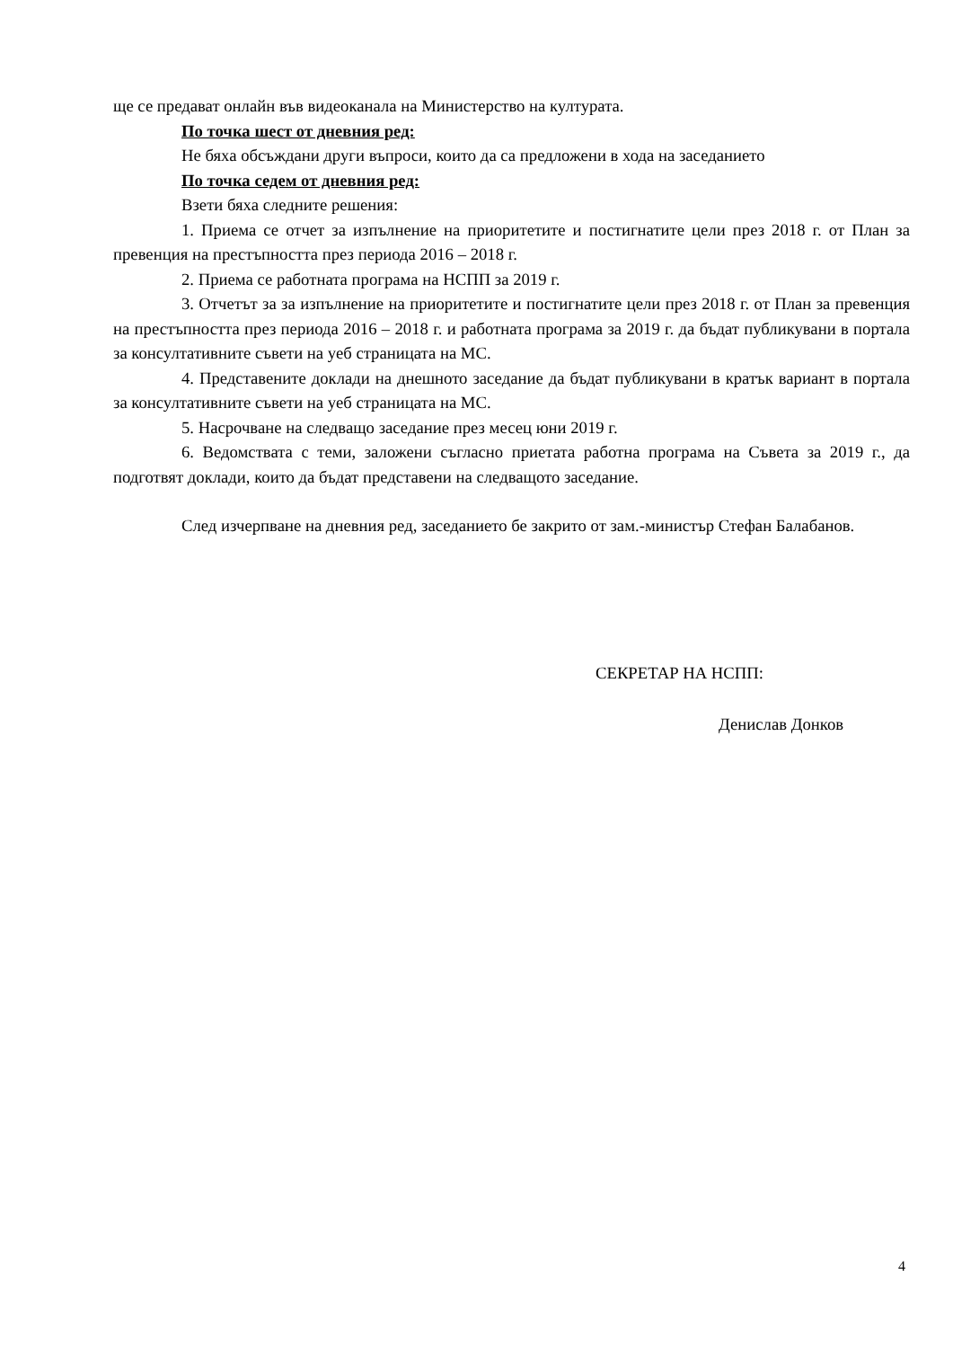ще се предават онлайн във видеоканала на Министерство на културата.
По точка шест от дневния ред:
Не бяха обсъждани други въпроси, които да са предложени в хода на заседанието
По точка седем от дневния ред:
Взети бяха следните решения:
1. Приема се отчет за изпълнение на приоритетите и постигнатите цели през 2018 г. от План за превенция на престъпността през периода 2016 – 2018 г.
2. Приема се работната програма на НСПП за 2019 г.
3. Отчетът за за изпълнение на приоритетите и постигнатите цели през 2018 г. от План за превенция на престъпността през периода 2016 – 2018 г. и работната програма за 2019 г. да бъдат публикувани в портала за консултативните съвети на уеб страницата на МС.
4. Представените доклади на днешното заседание да бъдат публикувани в кратък вариант в портала за консултативните съвети на уеб страницата на МС.
5. Насрочване на следващо заседание през месец юни 2019 г.
6. Ведомствата с теми, заложени съгласно приетата работна програма на Съвета за 2019 г., да подготвят доклади, които да бъдат представени на следващото заседание.
След изчерпване на дневния ред, заседанието бе закрито от зам.-министър Стефан Балабанов.
СЕКРЕТАР НА НСПП:
Денислав Донков
4